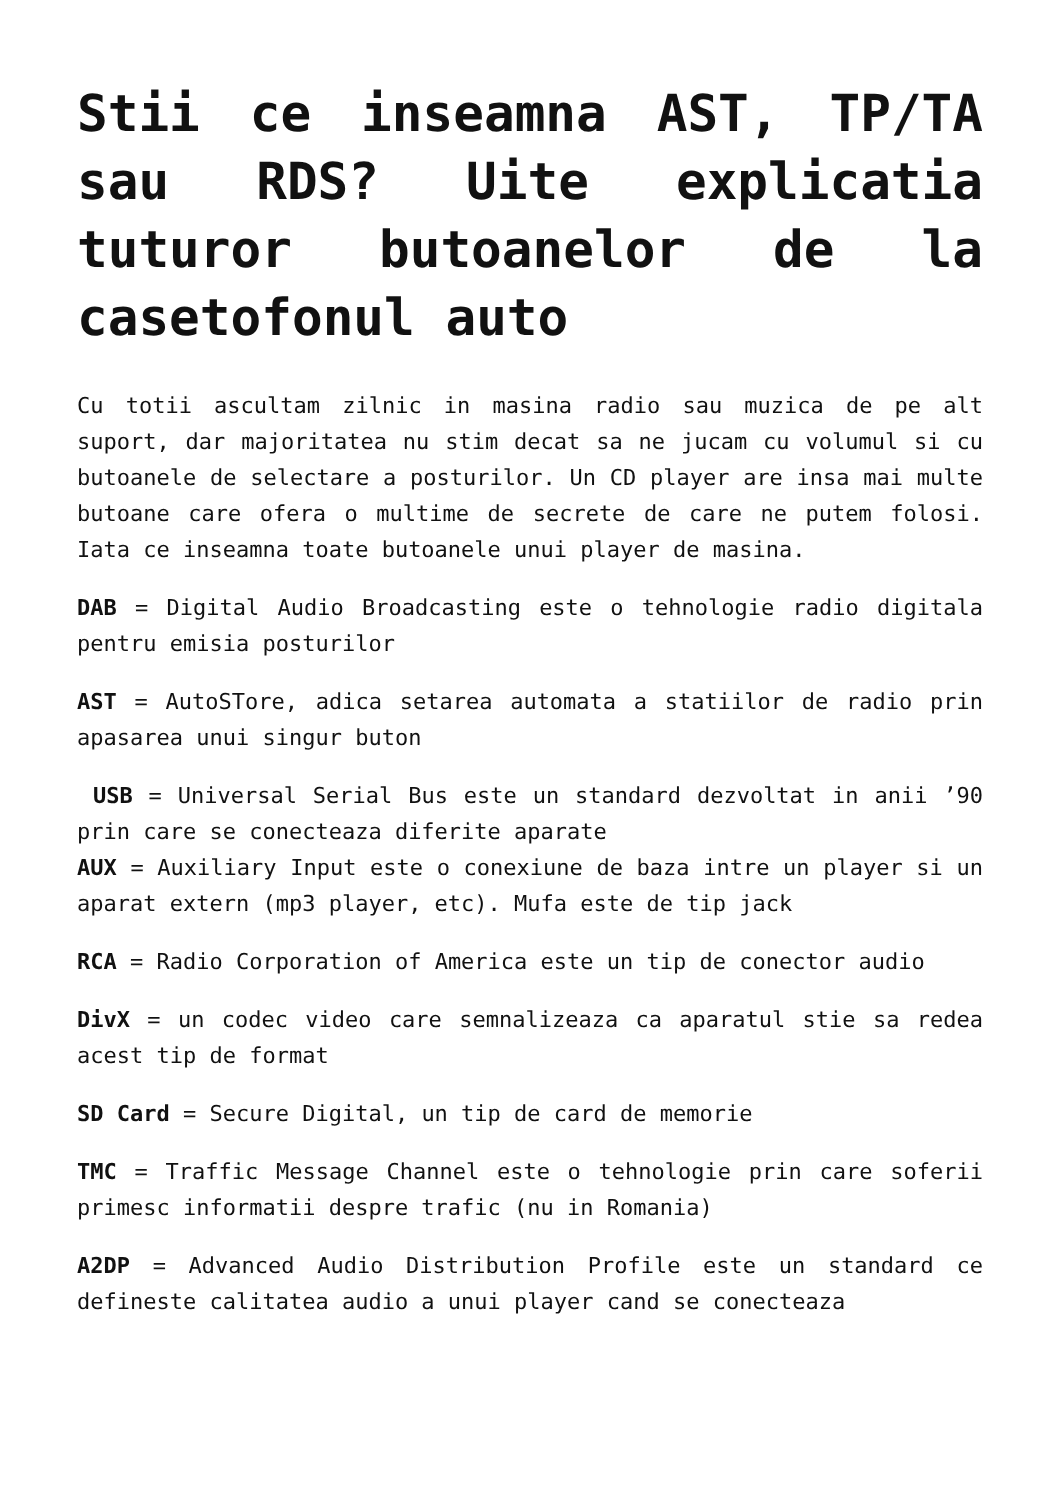Stii ce inseamna AST, TP/TA sau RDS? Uite explicatia tuturor butoanelor de la casetofonul auto
Cu totii ascultam zilnic in masina radio sau muzica de pe alt suport, dar majoritatea nu stim decat sa ne jucam cu volumul si cu butoanele de selectare a posturilor. Un CD player are insa mai multe butoane care ofera o multime de secrete de care ne putem folosi. Iata ce inseamna toate butoanele unui player de masina.
DAB = Digital Audio Broadcasting este o tehnologie radio digitala pentru emisia posturilor
AST = AutoSTore, adica setarea automata a statiilor de radio prin apasarea unui singur buton
USB = Universal Serial Bus este un standard dezvoltat in anii ’90 prin care se conecteaza diferite aparate
AUX = Auxiliary Input este o conexiune de baza intre un player si un aparat extern (mp3 player, etc). Mufa este de tip jack
RCA = Radio Corporation of America este un tip de conector audio
DivX = un codec video care semnalizeaza ca aparatul stie sa redea acest tip de format
SD Card = Secure Digital, un tip de card de memorie
TMC = Traffic Message Channel este o tehnologie prin care soferii primesc informatii despre trafic (nu in Romania)
A2DP = Advanced Audio Distribution Profile este un standard ce defineste calitatea audio a unui player cand se conecteaza